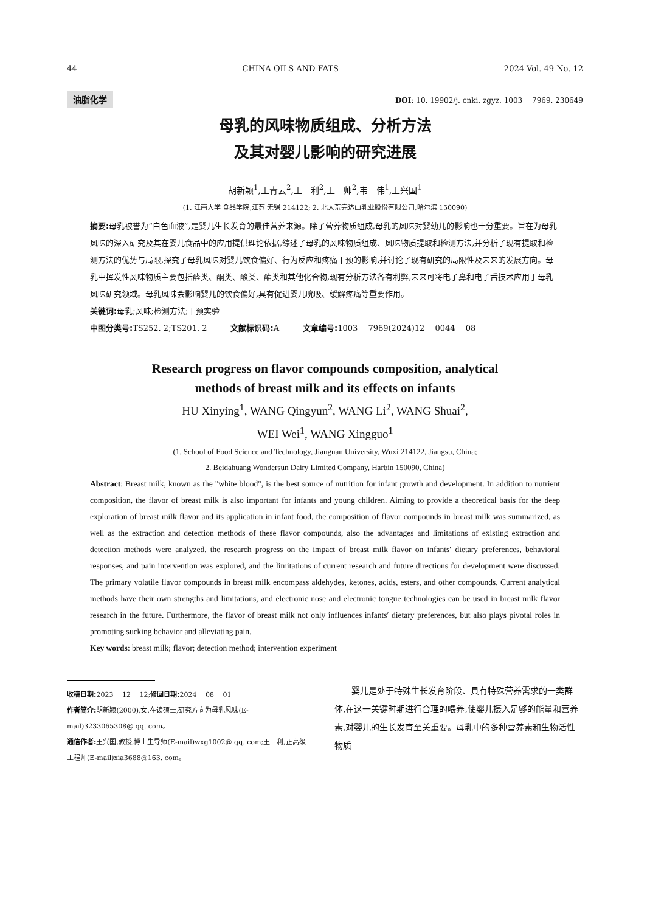44 CHINA OILS AND FATS 2024 Vol. 49 No. 12
油脂化学 DOI: 10. 19902/j. cnki. zgyz. 1003 －7969. 230649
母乳的风味物质组成、分析方法
及其对婴儿影响的研究进展
胡新颖<sup>1</sup>,王青云<sup>2</sup>,王　利<sup>2</sup>,王　帅<sup>2</sup>,韦　伟<sup>1</sup>,王兴国<sup>1</sup>
(1. 江南大学 食品学院,江苏 无锡 214122; 2. 北大荒完达山乳业股份有限公司,哈尔滨 150090)
摘要: 母乳被誉为“白色血液”,是婴儿生长发育的最佳营养来源。除了营养物质组成,母乳的风味对婴幼儿的影响也十分重要。旨在为母乳风味的深入研究及其在婴儿食品中的应用提供理论依据,综述了母乳的风味物质组成、风味物质提取和检测方法,并分析了现有提取和检测方法的优势与局限,探究了母乳风味对婴儿饮食偏好、行为反应和疼痛干预的影响,并讨论了现有研究的局限性及未来的发展方向。母乳中挥发性风味物质主要包括醛类、酮类、酸类、酯类和其他化合物,现有分析方法各有利弊,未来可将电子鼻和电子舌技术应用于母乳风味研究领域。母乳风味会影响婴儿的饮食偏好,具有促进婴儿吮吸、缓解疼痛等重要作用。
关键词: 母乳;风味;检测方法;干预实验
中图分类号: TS252. 2;TS201. 2　　　文献标识码: A　　　文章编号: 1003 －7969(2024)12 －0044 －08
Research progress on flavor compounds composition, analytical
methods of breast milk and its effects on infants
HU Xinying<sup>1</sup>, WANG Qingyun<sup>2</sup>, WANG Li<sup>2</sup>, WANG Shuai<sup>2</sup>,
WEI Wei<sup>1</sup>, WANG Xingguo<sup>1</sup>
(1. School of Food Science and Technology, Jiangnan University, Wuxi 214122, Jiangsu, China;
2. Beidahuang Wondersun Dairy Limited Company, Harbin 150090, China)
Abstract: Breast milk, known as the "white blood", is the best source of nutrition for infant growth and development. In addition to nutrient composition, the flavor of breast milk is also important for infants and young children. Aiming to provide a theoretical basis for the deep exploration of breast milk flavor and its application in infant food, the composition of flavor compounds in breast milk was summarized, as well as the extraction and detection methods of these flavor compounds, also the advantages and limitations of existing extraction and detection methods were analyzed, the research progress on the impact of breast milk flavor on infants′ dietary preferences, behavioral responses, and pain intervention was explored, and the limitations of current research and future directions for development were discussed. The primary volatile flavor compounds in breast milk encompass aldehydes, ketones, acids, esters, and other compounds. Current analytical methods have their own strengths and limitations, and electronic nose and electronic tongue technologies can be used in breast milk flavor research in the future. Furthermore, the flavor of breast milk not only influences infants′ dietary preferences, but also plays pivotal roles in promoting sucking behavior and alleviating pain.
Key words: breast milk; flavor; detection method; intervention experiment
收稿日期: 2023 －12 －12;修回日期: 2024 －08 －01
作者简介: 胡新颖(2000),女,在读硕士,研究方向为母乳风味(E-mail)3233065308@ qq. com。
通信作者: 王兴国,教授,博士生导师(E-mail)wxg1002@ qq. com;王　利,正高级工程师(E-mail)xia3688@163. com。
婴儿是处于特殊生长发育阶段、具有特殊营养需求的一类群体,在这一关键时期进行合理的喂养,使婴儿摄入足够的能量和营养素,对婴儿的生长发育至关重要。母乳中的多种营养素和生物活性物质